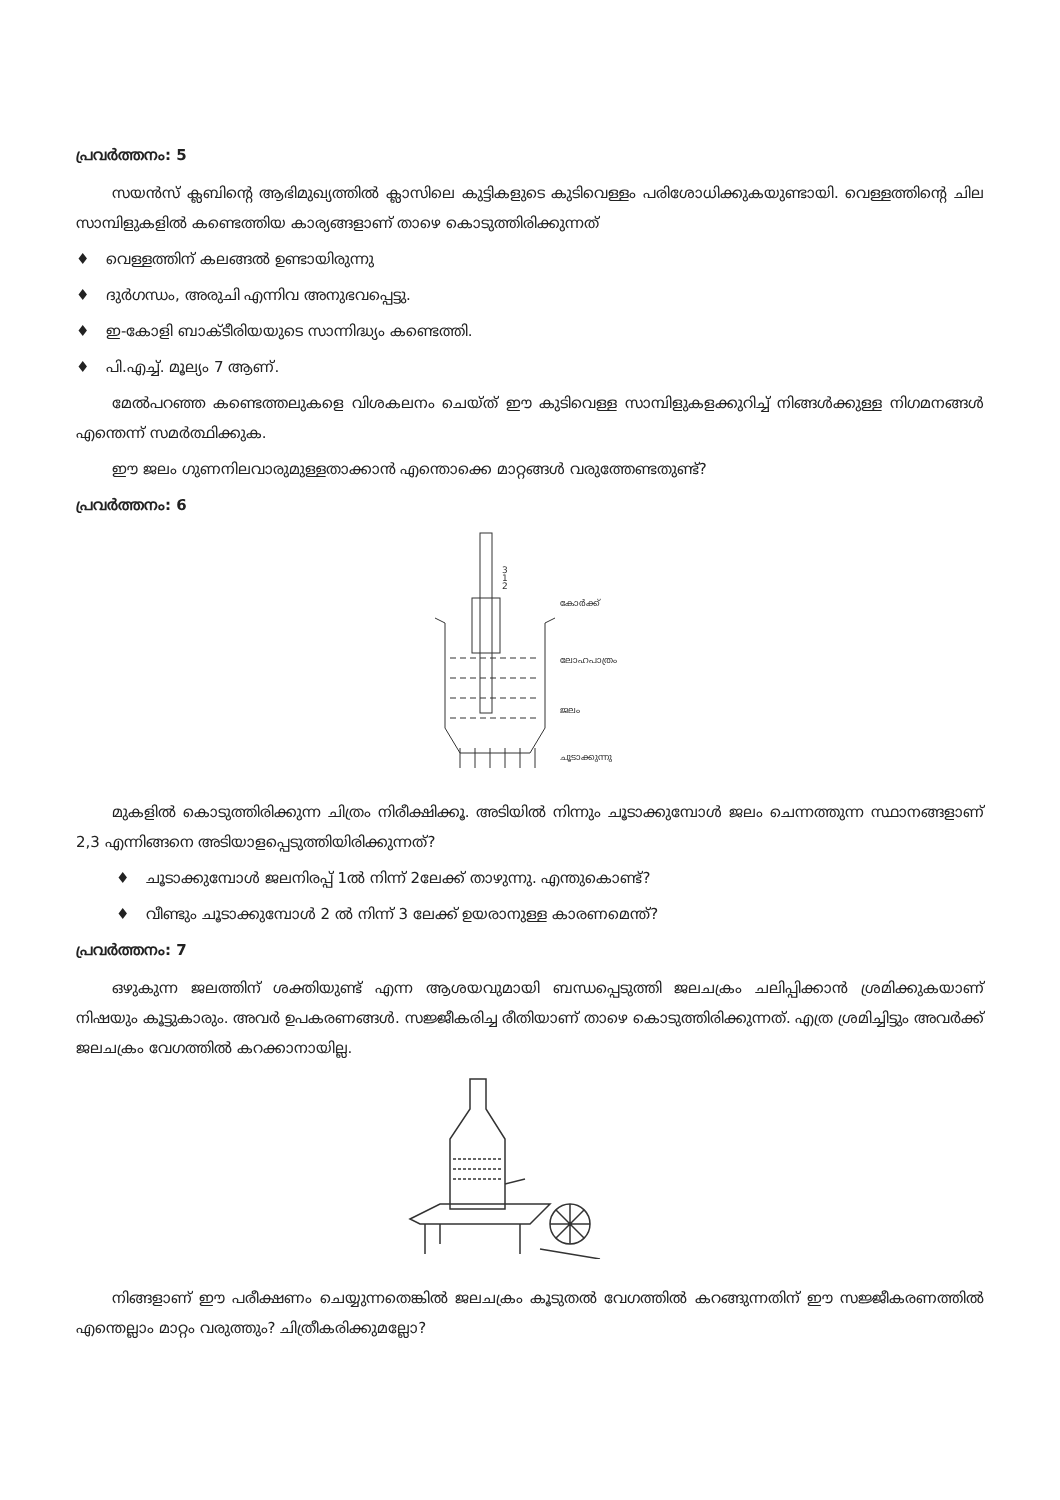പ്രവർത്തനം: 5
സയൻസ് ക്ലബിന്റെ ആഭിമുഖ്യത്തിൽ ക്ലാസിലെ കുട്ടികളുടെ കുടിവെള്ളം പരിശോധിക്കുകയുണ്ടായി. വെള്ളത്തിന്റെ ചില സാമ്പിളുകളിൽ കണ്ടെത്തിയ കാര്യങ്ങളാണ് താഴെ കൊടുത്തിരിക്കുന്നത്
♦ വെള്ളത്തിന് കലങ്ങൽ ഉണ്ടായിരുന്നു
♦ ദുർഗന്ധം, അരുചി എന്നിവ അനുഭവപ്പെട്ടു.
♦ ഇ-കോളി ബാക്ടീരിയയുടെ സാന്നിദ്ധ്യം കണ്ടെത്തി.
♦ പി.എച്ച്. മൂല്യം 7 ആണ്.
മേൽപറഞ്ഞ കണ്ടെത്തലുകളെ വിശകലനം ചെയ്ത് ഈ കുടിവെള്ള സാമ്പിളുകളക്കുറിച്ച് നിങ്ങൾക്കുള്ള നിഗമനങ്ങൾ എന്തെന്ന് സമർത്ഥിക്കുക.
ഈ ജലം ഗുണനിലവാരുമുള്ളതാക്കാൻ എന്തൊക്കെ മാറ്റങ്ങൾ വരുത്തേണ്ടതുണ്ട്?
പ്രവർത്തനം: 6
കോർക്ക്
ലോഹപാത്രം
ജലം
ചൂടാക്കുന്നു
3
1
2
മുകളിൽ കൊടുത്തിരിക്കുന്ന ചിത്രം നിരീക്ഷിക്കൂ. അടിയിൽ നിന്നും ചൂടാക്കുമ്പോൾ ജലം ചെന്നത്തുന്ന സ്ഥാനങ്ങളാണ് 2,3 എന്നിങ്ങനെ അടിയാളപ്പെടുത്തിയിരിക്കുന്നത്?
♦ ചൂടാക്കുമ്പോൾ ജലനിരപ്പ് 1ൽ നിന്ന് 2ലേക്ക് താഴുന്നു. എന്തുകൊണ്ട്?
♦ വീണ്ടും ചൂടാക്കുമ്പോൾ 2 ൽ നിന്ന് 3 ലേക്ക് ഉയരാനുള്ള കാരണമെന്ത്?
പ്രവർത്തനം: 7
ഒഴുകുന്ന ജലത്തിന് ശക്തിയുണ്ട് എന്ന ആശയവുമായി ബന്ധപ്പെടുത്തി ജലചക്രം ചലിപ്പിക്കാൻ ശ്രമിക്കുകയാണ് നിഷയും കൂട്ടുകാരും. അവർ ഉപകരണങ്ങൾ. സജ്ജീകരിച്ച രീതിയാണ് താഴെ കൊടുത്തിരിക്കുന്നത്. എത്ര ശ്രമിച്ചിട്ടും അവർക്ക് ജലചക്രം വേഗത്തിൽ കറക്കാനായില്ല.
നിങ്ങളാണ് ഈ പരീക്ഷണം ചെയ്യുന്നതെങ്കിൽ ജലചക്രം കൂടുതൽ വേഗത്തിൽ കറങ്ങുന്നതിന് ഈ സജ്ജീകരണത്തിൽ എന്തെല്ലാം മാറ്റം വരുത്തും? ചിത്രീകരിക്കുമല്ലോ?